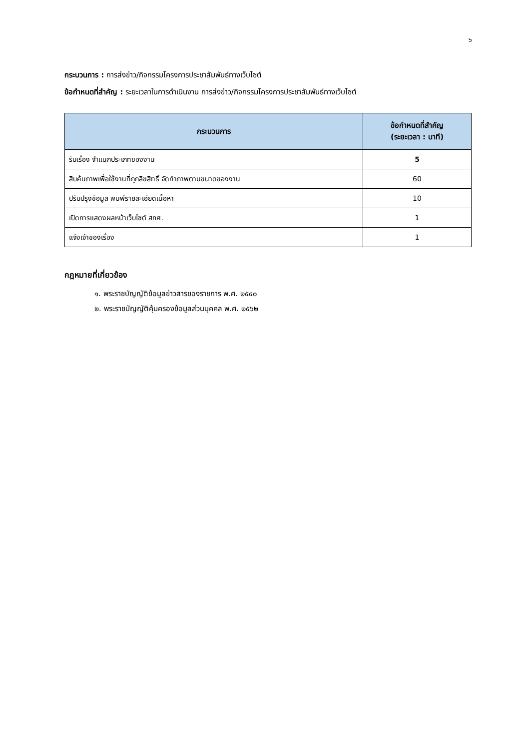๖
กระบวนการ : การส่งข่าว/กิจกรรมโครงการประชาสัมพันธ์ทางเว็บไซต์
ข้อกำหนดที่สำคัญ : ระยะเวลาในการดำเนินงาน การส่งข่าว/กิจกรรมโครงการประชาสัมพันธ์ทางเว็บไซต์
| กระบวนการ | ข้อกำหนดที่สำคัญ (ระยะเวลา : นาที) |
| --- | --- |
| รับเรื่อง จำแนกประเภทของงาน | 5 |
| สืบค้นภาพเพื่อใช้งานที่ถูกลิขสิทธิ์ จัดทำภาพตามขนาดของงาน | 60 |
| ปรับปรุงข้อมูล พิมพ์รายละเอียดเนื้อหา | 10 |
| เปิดการแสดงผลหน้าเว็บไซต์ สกศ. | 1 |
| แจ้งเจ้าของเรื่อง | 1 |
กฎหมายที่เกี่ยวข้อง
๑. พระราชบัญญัติข้อมูลข่าวสารของราชการ พ.ศ. ๒๕๔๐
๒. พระราชบัญญัติคุ้มครองข้อมูลส่วนบุคคล พ.ศ. ๒๕๖๒